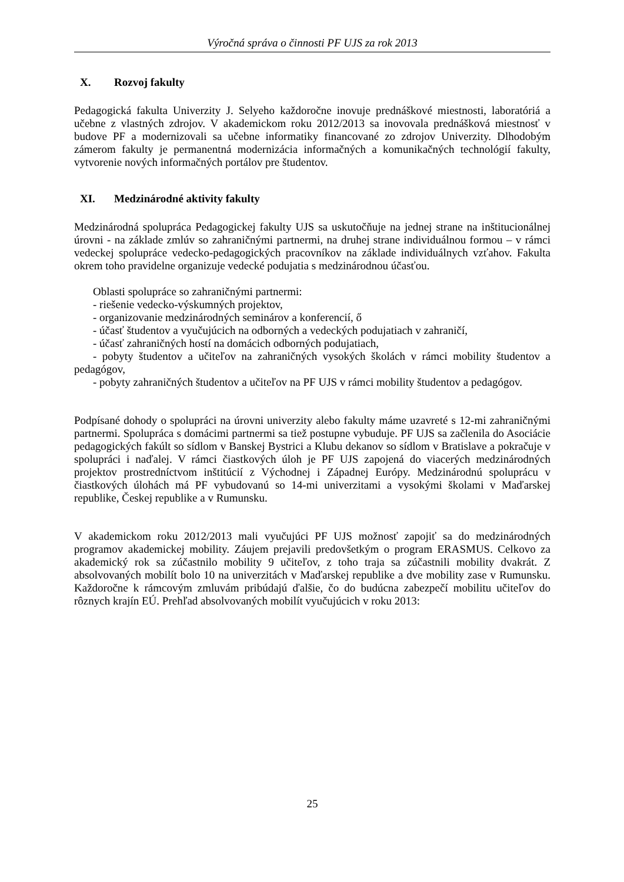Výročná správa o činnosti PF UJS za rok 2013
X. Rozvoj fakulty
Pedagogická fakulta Univerzity J. Selyeho každoročne inovuje prednáškové miestnosti, laboratóriá a učebne z vlastných zdrojov. V akademickom roku 2012/2013 sa inovovala prednášková miestnosť v budove PF a modernizovali sa učebne informatiky financované zo zdrojov Univerzity. Dlhodobým zámerom fakulty je permanentná modernizácia informačných a komunikačných technológií fakulty, vytvorenie nových informačných portálov pre študentov.
XI. Medzinárodné aktivity fakulty
Medzinárodná spolupráca Pedagogickej fakulty UJS sa uskutočňuje na jednej strane na inštitucionálnej úrovni - na základe zmlúv so zahraničnými partnermi, na druhej strane individuálnou formou – v rámci vedeckej spolupráce vedecko-pedagogických pracovníkov na základe individuálnych vzťahov. Fakulta okrem toho pravidelne organizuje vedecké podujatia s medzinárodnou účasťou.
Oblasti spolupráce so zahraničnými partnermi:
- riešenie vedecko-výskumných projektov,
- organizovanie medzinárodných seminárov a konferencií, ő
- účasť študentov a vyučujúcich na odborných a vedeckých podujatiach v zahraničí,
- účasť zahraničných hostí na domácich odborných podujatiach,
- pobyty študentov a učiteľov na zahraničných vysokých školách v rámci mobility študentov a pedagógov,
- pobyty zahraničných študentov a učiteľov na PF UJS v rámci mobility študentov a pedagógov.
Podpísané dohody o spolupráci na úrovni univerzity alebo fakulty máme uzavreté s 12-mi zahraničnými partnermi. Spolupráca s domácimi partnermi sa tiež postupne vybuduje. PF UJS sa začlenila do Asociácie pedagogických fakúlt so sídlom v Banskej Bystrici a Klubu dekanov so sídlom v Bratislave a pokračuje v spolupráci i naďalej. V rámci čiastkových úloh je PF UJS zapojená do viacerých medzinárodných projektov prostredníctvom inštitúcií z Východnej i Západnej Európy. Medzinárodnú spoluprácu v čiastkových úlohách má PF vybudovanú so 14-mi univerzitami a vysokými školami v Maďarskej republike, Českej republike a v Rumunsku.
V akademickom roku 2012/2013 mali vyučujúci PF UJS možnosť zapojiť sa do medzinárodných programov akademickej mobility. Záujem prejavili predovšetkým o program ERASMUS. Celkovo za akademický rok sa zúčastnilo mobility 9 učiteľov, z toho traja sa zúčastnili mobility dvakrát. Z absolvovaných mobilít bolo 10 na univerzitách v Maďarskej republike a dve mobility zase v Rumunsku. Každoročne k rámcovým zmluvám pribúdajú ďalšie, čo do budúcna zabezpečí mobilitu učiteľov do rôznych krajín EÚ. Prehľad absolvovaných mobilít vyučujúcich v roku 2013:
25